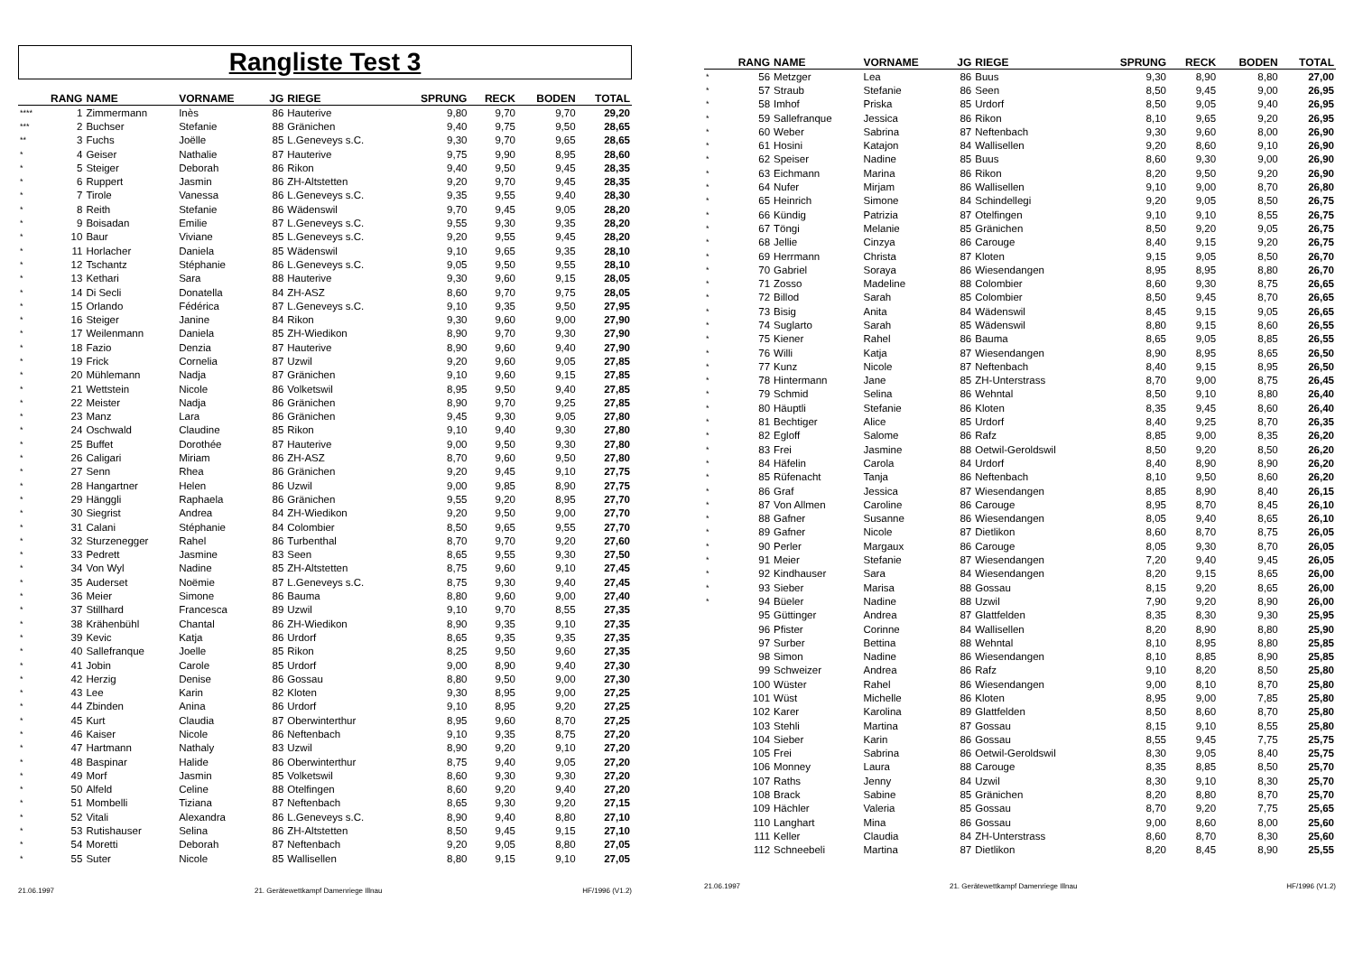Rangliste Test 3
| | RANG | NAME | VORNAME | JG | RIEGE | SPRUNG | RECK | BODEN | TOTAL |
| --- | --- | --- | --- | --- | --- | --- | --- | --- | --- |
| **** | 1 | Zimmermann | Inès | 86 | Hauterive | 9,80 | 9,70 | 9,70 | 29,20 |
| *** | 2 | Buchser | Stefanie | 88 | Gränichen | 9,40 | 9,75 | 9,50 | 28,65 |
| ** | 3 | Fuchs | Joëlle | 85 | L.Geneveys s.C. | 9,30 | 9,70 | 9,65 | 28,65 |
| * | 4 | Geiser | Nathalie | 87 | Hauterive | 9,75 | 9,90 | 8,95 | 28,60 |
| * | 5 | Steiger | Deborah | 86 | Rikon | 9,40 | 9,50 | 9,45 | 28,35 |
| * | 6 | Ruppert | Jasmin | 86 | ZH-Altstetten | 9,20 | 9,70 | 9,45 | 28,35 |
| * | 7 | Tirole | Vanessa | 86 | L.Geneveys s.C. | 9,35 | 9,55 | 9,40 | 28,30 |
| * | 8 | Reith | Stefanie | 86 | Wädenswil | 9,70 | 9,45 | 9,05 | 28,20 |
| * | 9 | Boisadan | Emilie | 87 | L.Geneveys s.C. | 9,55 | 9,30 | 9,35 | 28,20 |
| * | 10 | Baur | Viviane | 85 | L.Geneveys s.C. | 9,20 | 9,55 | 9,45 | 28,20 |
| * | 11 | Horlacher | Daniela | 85 | Wädenswil | 9,10 | 9,65 | 9,35 | 28,10 |
| * | 12 | Tschantz | Stéphanie | 86 | L.Geneveys s.C. | 9,05 | 9,50 | 9,55 | 28,10 |
| * | 13 | Kethari | Sara | 88 | Hauterive | 9,30 | 9,60 | 9,15 | 28,05 |
| * | 14 | Di Secli | Donatella | 84 | ZH-ASZ | 8,60 | 9,70 | 9,75 | 28,05 |
| * | 15 | Orlando | Fédérica | 87 | L.Geneveys s.C. | 9,10 | 9,35 | 9,50 | 27,95 |
| * | 16 | Steiger | Janine | 84 | Rikon | 9,30 | 9,60 | 9,00 | 27,90 |
| * | 17 | Weilenmann | Daniela | 85 | ZH-Wiedikon | 8,90 | 9,70 | 9,30 | 27,90 |
| * | 18 | Fazio | Denzia | 87 | Hauterive | 8,90 | 9,60 | 9,40 | 27,90 |
| * | 19 | Frick | Cornelia | 87 | Uzwil | 9,20 | 9,60 | 9,05 | 27,85 |
| * | 20 | Mühlemann | Nadja | 87 | Gränichen | 9,10 | 9,60 | 9,15 | 27,85 |
| * | 21 | Wettstein | Nicole | 86 | Volketswil | 8,95 | 9,50 | 9,40 | 27,85 |
| * | 22 | Meister | Nadja | 86 | Gränichen | 8,90 | 9,70 | 9,25 | 27,85 |
| * | 23 | Manz | Lara | 86 | Gränichen | 9,45 | 9,30 | 9,05 | 27,80 |
| * | 24 | Oschwald | Claudine | 85 | Rikon | 9,10 | 9,40 | 9,30 | 27,80 |
| * | 25 | Buffet | Dorothée | 87 | Hauterive | 9,00 | 9,50 | 9,30 | 27,80 |
| * | 26 | Caligari | Miriam | 86 | ZH-ASZ | 8,70 | 9,60 | 9,50 | 27,80 |
| * | 27 | Senn | Rhea | 86 | Gränichen | 9,20 | 9,45 | 9,10 | 27,75 |
| * | 28 | Hangartner | Helen | 86 | Uzwil | 9,00 | 9,85 | 8,90 | 27,75 |
| * | 29 | Hänggli | Raphaela | 86 | Gränichen | 9,55 | 9,20 | 8,95 | 27,70 |
| * | 30 | Siegrist | Andrea | 84 | ZH-Wiedikon | 9,20 | 9,50 | 9,00 | 27,70 |
| * | 31 | Calani | Stéphanie | 84 | Colombier | 8,50 | 9,65 | 9,55 | 27,70 |
| * | 32 | Sturzenegger | Rahel | 86 | Turbenthal | 8,70 | 9,70 | 9,20 | 27,60 |
| * | 33 | Pedrett | Jasmine | 83 | Seen | 8,65 | 9,55 | 9,30 | 27,50 |
| * | 34 | Von Wyl | Nadine | 85 | ZH-Altstetten | 8,75 | 9,60 | 9,10 | 27,45 |
| * | 35 | Auderset | Noëmie | 87 | L.Geneveys s.C. | 8,75 | 9,30 | 9,40 | 27,45 |
| * | 36 | Meier | Simone | 86 | Bauma | 8,80 | 9,60 | 9,00 | 27,40 |
| * | 37 | Stillhard | Francesca | 89 | Uzwil | 9,10 | 9,70 | 8,55 | 27,35 |
| * | 38 | Krähenbühl | Chantal | 86 | ZH-Wiedikon | 8,90 | 9,35 | 9,10 | 27,35 |
| * | 39 | Kevic | Katja | 86 | Urdorf | 8,65 | 9,35 | 9,35 | 27,35 |
| * | 40 | Sallefranque | Joelle | 85 | Rikon | 8,25 | 9,50 | 9,60 | 27,35 |
| * | 41 | Jobin | Carole | 85 | Urdorf | 9,00 | 8,90 | 9,40 | 27,30 |
| * | 42 | Herzig | Denise | 86 | Gossau | 8,80 | 9,50 | 9,00 | 27,30 |
| * | 43 | Lee | Karin | 82 | Kloten | 9,30 | 8,95 | 9,00 | 27,25 |
| * | 44 | Zbinden | Anina | 86 | Urdorf | 9,10 | 8,95 | 9,20 | 27,25 |
| * | 45 | Kurt | Claudia | 87 | Oberwinterthur | 8,95 | 9,60 | 8,70 | 27,25 |
| * | 46 | Kaiser | Nicole | 86 | Neftenbach | 9,10 | 9,35 | 8,75 | 27,20 |
| * | 47 | Hartmann | Nathaly | 83 | Uzwil | 8,90 | 9,20 | 9,10 | 27,20 |
| * | 48 | Baspinar | Halide | 86 | Oberwinterthur | 8,75 | 9,40 | 9,05 | 27,20 |
| * | 49 | Morf | Jasmin | 85 | Volketswil | 8,60 | 9,30 | 9,30 | 27,20 |
| * | 50 | Alfeld | Celine | 88 | Otelfingen | 8,60 | 9,20 | 9,40 | 27,20 |
| * | 51 | Mombelli | Tiziana | 87 | Neftenbach | 8,65 | 9,30 | 9,20 | 27,15 |
| * | 52 | Vitali | Alexandra | 86 | L.Geneveys s.C. | 8,90 | 9,40 | 8,80 | 27,10 |
| * | 53 | Rutishauser | Selina | 86 | ZH-Altstetten | 8,50 | 9,45 | 9,15 | 27,10 |
| * | 54 | Moretti | Deborah | 87 | Neftenbach | 9,20 | 9,05 | 8,80 | 27,05 |
| * | 55 | Suter | Nicole | 85 | Wallisellen | 8,80 | 9,15 | 9,10 | 27,05 |
21.06.1997 21. Gerätewettkampf Damenriege Illnau HF/1996 (V1.2)
| | RANG | NAME | VORNAME | JG | RIEGE | SPRUNG | RECK | BODEN | TOTAL |
| --- | --- | --- | --- | --- | --- | --- | --- | --- | --- |
| * | 56 | Metzger | Lea | 86 | Buus | 9,30 | 8,90 | 8,80 | 27,00 |
| * | 57 | Straub | Stefanie | 86 | Seen | 8,50 | 9,45 | 9,00 | 26,95 |
| * | 58 | Imhof | Priska | 85 | Urdorf | 8,50 | 9,05 | 9,40 | 26,95 |
| * | 59 | Sallefranque | Jessica | 86 | Rikon | 8,10 | 9,65 | 9,20 | 26,95 |
| * | 60 | Weber | Sabrina | 87 | Neftenbach | 9,30 | 9,60 | 8,00 | 26,90 |
| * | 61 | Hosini | Katajon | 84 | Wallisellen | 9,20 | 8,60 | 9,10 | 26,90 |
| * | 62 | Speiser | Nadine | 85 | Buus | 8,60 | 9,30 | 9,00 | 26,90 |
| * | 63 | Eichmann | Marina | 86 | Rikon | 8,20 | 9,50 | 9,20 | 26,90 |
| * | 64 | Nufer | Mirjam | 86 | Wallisellen | 9,10 | 9,00 | 8,70 | 26,80 |
| * | 65 | Heinrich | Simone | 84 | Schindellegi | 9,20 | 9,05 | 8,50 | 26,75 |
| * | 66 | Kündig | Patrizia | 87 | Otelfingen | 9,10 | 9,10 | 8,55 | 26,75 |
| * | 67 | Töngi | Melanie | 85 | Gränichen | 8,50 | 9,20 | 9,05 | 26,75 |
| * | 68 | Jellie | Cinzya | 86 | Carouge | 8,40 | 9,15 | 9,20 | 26,75 |
| * | 69 | Herrmann | Christa | 87 | Kloten | 9,15 | 9,05 | 8,50 | 26,70 |
| * | 70 | Gabriel | Soraya | 86 | Wiesendangen | 8,95 | 8,95 | 8,80 | 26,70 |
| * | 71 | Zosso | Madeline | 88 | Colombier | 8,60 | 9,30 | 8,75 | 26,65 |
| * | 72 | Billod | Sarah | 85 | Colombier | 8,50 | 9,45 | 8,70 | 26,65 |
| * | 73 | Bisig | Anita | 84 | Wädenswil | 8,45 | 9,15 | 9,05 | 26,65 |
| * | 74 | Suglarto | Sarah | 85 | Wädenswil | 8,80 | 9,15 | 8,60 | 26,55 |
| * | 75 | Kiener | Rahel | 86 | Bauma | 8,65 | 9,05 | 8,85 | 26,55 |
| * | 76 | Willi | Katja | 87 | Wiesendangen | 8,90 | 8,95 | 8,65 | 26,50 |
| * | 77 | Kunz | Nicole | 87 | Neftenbach | 8,40 | 9,15 | 8,95 | 26,50 |
| * | 78 | Hintermann | Jane | 85 | ZH-Unterstrass | 8,70 | 9,00 | 8,75 | 26,45 |
| * | 79 | Schmid | Selina | 86 | Wehntal | 8,50 | 9,10 | 8,80 | 26,40 |
| * | 80 | Häuptli | Stefanie | 86 | Kloten | 8,35 | 9,45 | 8,60 | 26,40 |
| * | 81 | Bechtiger | Alice | 85 | Urdorf | 8,40 | 9,25 | 8,70 | 26,35 |
| * | 82 | Egloff | Salome | 86 | Rafz | 8,85 | 9,00 | 8,35 | 26,20 |
| * | 83 | Frei | Jasmine | 88 | Oetwil-Geroldswil | 8,50 | 9,20 | 8,50 | 26,20 |
| * | 84 | Häfelin | Carola | 84 | Urdorf | 8,40 | 8,90 | 8,90 | 26,20 |
| * | 85 | Rüfenacht | Tanja | 86 | Neftenbach | 8,10 | 9,50 | 8,60 | 26,20 |
| * | 86 | Graf | Jessica | 87 | Wiesendangen | 8,85 | 8,90 | 8,40 | 26,15 |
| * | 87 | Von Allmen | Caroline | 86 | Carouge | 8,95 | 8,70 | 8,45 | 26,10 |
| * | 88 | Gafner | Susanne | 86 | Wiesendangen | 8,05 | 9,40 | 8,65 | 26,10 |
| * | 89 | Gafner | Nicole | 87 | Dietlikon | 8,60 | 8,70 | 8,75 | 26,05 |
| * | 90 | Perler | Margaux | 86 | Carouge | 8,05 | 9,30 | 8,70 | 26,05 |
| * | 91 | Meier | Stefanie | 87 | Wiesendangen | 7,20 | 9,40 | 9,45 | 26,05 |
| * | 92 | Kindhauser | Sara | 84 | Wiesendangen | 8,20 | 9,15 | 8,65 | 26,00 |
| * | 93 | Sieber | Marisa | 88 | Gossau | 8,15 | 9,20 | 8,65 | 26,00 |
| * | 94 | Büeler | Nadine | 88 | Uzwil | 7,90 | 9,20 | 8,90 | 26,00 |
| | 95 | Güttinger | Andrea | 87 | Glattfelden | 8,35 | 8,30 | 9,30 | 25,95 |
| | 96 | Pfister | Corinne | 84 | Wallisellen | 8,20 | 8,90 | 8,80 | 25,90 |
| | 97 | Surber | Bettina | 88 | Wehntal | 8,10 | 8,95 | 8,80 | 25,85 |
| | 98 | Simon | Nadine | 86 | Wiesendangen | 8,10 | 8,85 | 8,90 | 25,85 |
| | 99 | Schweizer | Andrea | 86 | Rafz | 9,10 | 8,20 | 8,50 | 25,80 |
| | 100 | Wüster | Rahel | 86 | Wiesendangen | 9,00 | 8,10 | 8,70 | 25,80 |
| | 101 | Wüst | Michelle | 86 | Kloten | 8,95 | 9,00 | 7,85 | 25,80 |
| | 102 | Karer | Karolina | 89 | Glattfelden | 8,50 | 8,60 | 8,70 | 25,80 |
| | 103 | Stehli | Martina | 87 | Gossau | 8,15 | 9,10 | 8,55 | 25,80 |
| | 104 | Sieber | Karin | 86 | Gossau | 8,55 | 9,45 | 7,75 | 25,75 |
| | 105 | Frei | Sabrina | 86 | Oetwil-Geroldswil | 8,30 | 9,05 | 8,40 | 25,75 |
| | 106 | Monney | Laura | 88 | Carouge | 8,35 | 8,85 | 8,50 | 25,70 |
| | 107 | Raths | Jenny | 84 | Uzwil | 8,30 | 9,10 | 8,30 | 25,70 |
| | 108 | Brack | Sabine | 85 | Gränichen | 8,20 | 8,80 | 8,70 | 25,70 |
| | 109 | Hächler | Valeria | 85 | Gossau | 8,70 | 9,20 | 7,75 | 25,65 |
| | 110 | Langhart | Mina | 86 | Gossau | 9,00 | 8,60 | 8,00 | 25,60 |
| | 111 | Keller | Claudia | 84 | ZH-Unterstrass | 8,60 | 8,70 | 8,30 | 25,60 |
| | 112 | Schneebeli | Martina | 87 | Dietlikon | 8,20 | 8,45 | 8,90 | 25,55 |
21.06.1997 21. Gerätewettkampf Damenriege Illnau HF/1996 (V1.2)